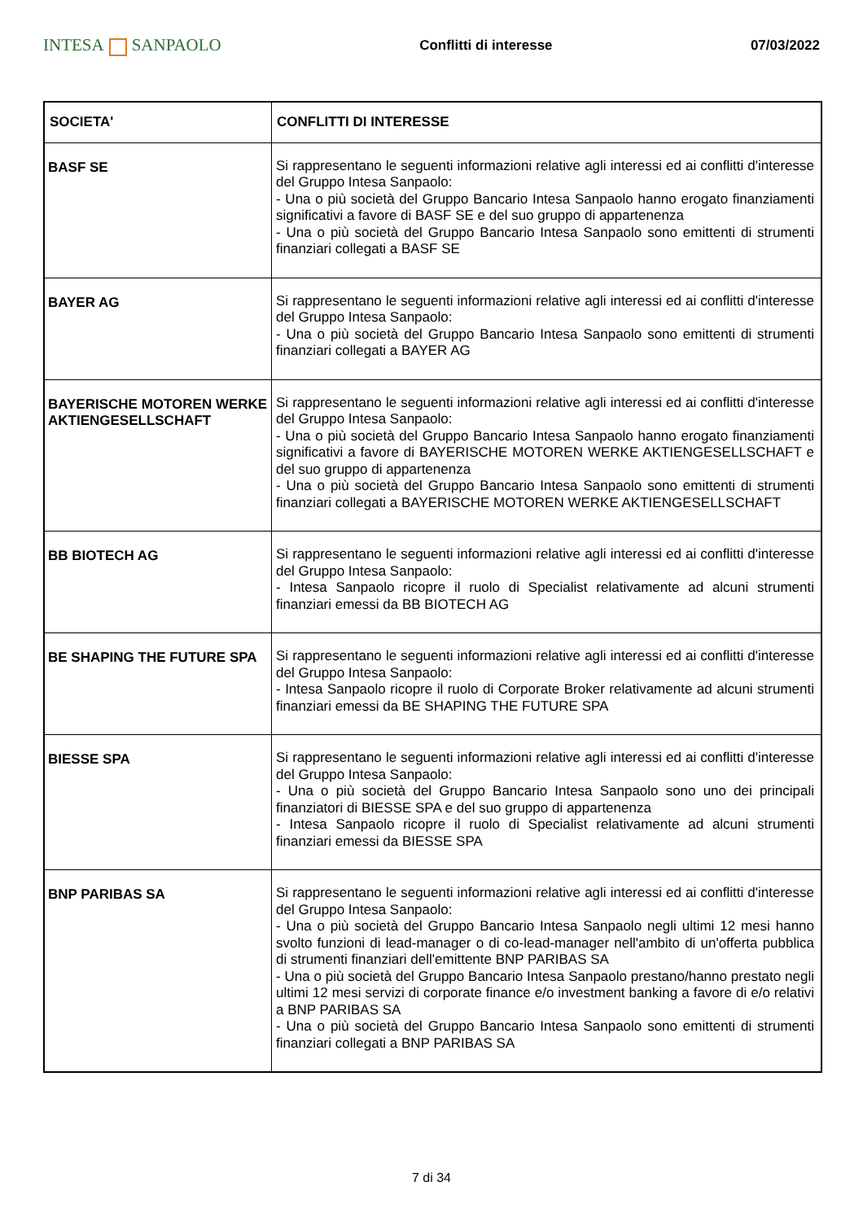INTESA SANPAOLO
Conflitti di interesse 07/03/2022
| SOCIETA' | CONFLITTI DI INTERESSE |
| --- | --- |
| BASF SE | Si rappresentano le seguenti informazioni relative agli interessi ed ai conflitti d'interesse del Gruppo Intesa Sanpaolo: - Una o più società del Gruppo Bancario Intesa Sanpaolo hanno erogato finanziamenti significativi a favore di BASF SE e del suo gruppo di appartenenza - Una o più società del Gruppo Bancario Intesa Sanpaolo sono emittenti di strumenti finanziari collegati a BASF SE |
| BAYER AG | Si rappresentano le seguenti informazioni relative agli interessi ed ai conflitti d'interesse del Gruppo Intesa Sanpaolo: - Una o più società del Gruppo Bancario Intesa Sanpaolo sono emittenti di strumenti finanziari collegati a BAYER AG |
| BAYERISCHE MOTOREN WERKE AKTIENGESELLSCHAFT | Si rappresentano le seguenti informazioni relative agli interessi ed ai conflitti d'interesse del Gruppo Intesa Sanpaolo: - Una o più società del Gruppo Bancario Intesa Sanpaolo hanno erogato finanziamenti significativi a favore di BAYERISCHE MOTOREN WERKE AKTIENGESELLSCHAFT e del suo gruppo di appartenenza - Una o più società del Gruppo Bancario Intesa Sanpaolo sono emittenti di strumenti finanziari collegati a BAYERISCHE MOTOREN WERKE AKTIENGESELLSCHAFT |
| BB BIOTECH AG | Si rappresentano le seguenti informazioni relative agli interessi ed ai conflitti d'interesse del Gruppo Intesa Sanpaolo: - Intesa Sanpaolo ricopre il ruolo di Specialist relativamente ad alcuni strumenti finanziari emessi da BB BIOTECH AG |
| BE SHAPING THE FUTURE SPA | Si rappresentano le seguenti informazioni relative agli interessi ed ai conflitti d'interesse del Gruppo Intesa Sanpaolo: - Intesa Sanpaolo ricopre il ruolo di Corporate Broker relativamente ad alcuni strumenti finanziari emessi da BE SHAPING THE FUTURE SPA |
| BIESSE SPA | Si rappresentano le seguenti informazioni relative agli interessi ed ai conflitti d'interesse del Gruppo Intesa Sanpaolo: - Una o più società del Gruppo Bancario Intesa Sanpaolo sono uno dei principali finanziatori di BIESSE SPA e del suo gruppo di appartenenza - Intesa Sanpaolo ricopre il ruolo di Specialist relativamente ad alcuni strumenti finanziari emessi da BIESSE SPA |
| BNP PARIBAS SA | Si rappresentano le seguenti informazioni relative agli interessi ed ai conflitti d'interesse del Gruppo Intesa Sanpaolo: - Una o più società del Gruppo Bancario Intesa Sanpaolo negli ultimi 12 mesi hanno svolto funzioni di lead-manager o di co-lead-manager nell'ambito di un'offerta pubblica di strumenti finanziari dell'emittente BNP PARIBAS SA - Una o più società del Gruppo Bancario Intesa Sanpaolo prestano/hanno prestato negli ultimi 12 mesi servizi di corporate finance e/o investment banking a favore di e/o relativi a BNP PARIBAS SA - Una o più società del Gruppo Bancario Intesa Sanpaolo sono emittenti di strumenti finanziari collegati a BNP PARIBAS SA |
7 di 34